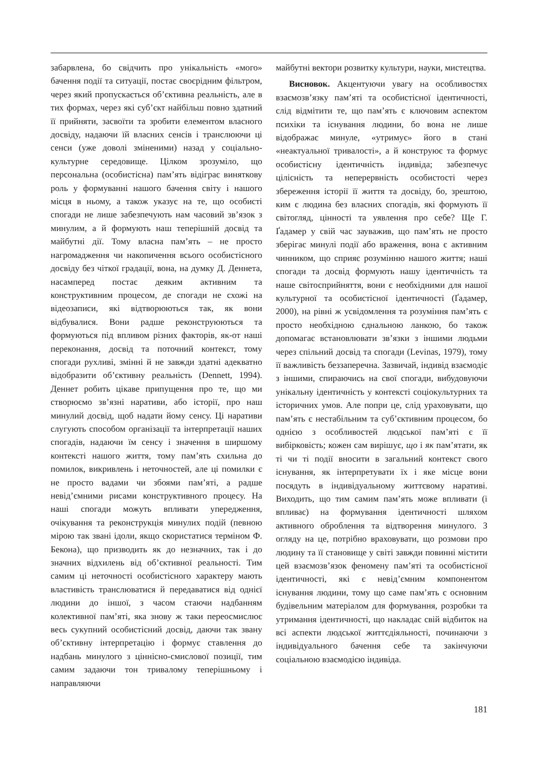забарвлена, бо свідчить про унікальність «мого» бачення події та ситуації, постає своєрідним фільтром, через який пропускається об’єктивна реальність, але в тих формах, через які суб’єкт найбільш повно здатний її прийняти, засвоїти та зробити елементом власного досвіду, надаючи їй власних сенсів і транслюючи ці сенси (уже доволі зміненими) назад у соціально-культурне середовище. Цілком зрозуміло, що персональна (особистісна) пам’ять відіграє винят­кову роль у формуванні нашого бачення світу і нашого місця в ньому, а також указує на те, що особисті спогади не лише забезпечують нам часовий зв’язок з минулим, а й формують наш теперішній досвід та майбутні дії. Тому власна пам’ять – не просто нагромадження чи накопичення всього особистісного досвіду без чіткої градації, вона, на думку Д. Деннета, насамперед постає деяким активним та конструктивним процесом, де спогади не схожі на відеозаписи, які відтворюються так, як вони відбувалися. Вони радше реконструюються та формуються під впливом різних факторів, як-от наші переконання, досвід та поточний контекст, тому спогади рухливі, змінні й не завжди здатні адекватно відобразити об’єктивну реальність (Dennett, 1994). Деннет робить цікаве припущення про те, що ми створюємо зв’язні наративи, або історії, про наш минулий досвід, щоб надати йому сенсу. Ці наративи слугують способом організації та інтерпретації наших спогадів, надаючи їм сенсу і значення в ширшому контексті нашого життя, тому пам’ять схильна до помилок, викривлень і неточностей, але ці помилки є не просто вадами чи збоями пам’яті, а радше невід’ємними рисами конструктивного процесу. На наші спогади можуть впливати упередження, очікування та реконструкція минулих подій (певною мірою так звані ідоли, якщо скористатися терміном Ф. Бекона), що призводить як до незначних, так і до значних відхилень від об’єктивної реальності. Тим самим ці неточності особистісного характеру мають властивість транслюватися й передаватися від однієї людини до іншої, з часом стаючи надбанням колективної пам’яті, яка знову ж таки переосмислює весь сукупний особистісний досвід, даючи так звану об’єктивну інтерпретацію і формує ставлення до надбань минулого з ціннісно-смислової позиції, тим самим задаючи тон тривалому теперішньому і направляючи
майбутні вектори розвитку культури, науки, мистецтва.
Висновок. Акцентуючи увагу на особливостях взаємозв’язку пам’яті та особистісної ідентичності, слід відмітити те, що пам’ять є ключовим аспектом психіки та існування людини, бо вона не лише відображає минуле, «утримує» його в стані «неактуальної тривалості», а й конструює та формує особистісну ідентичність індивіда; забезпечує цілісність та неперервність особистості через збереження історії її життя та досвіду, бо, зрештою, ким є людина без власних спогадів, які формують її світогляд, цінності та уявлення про себе? Ще Г. Ґадамер у свій час зауважив, що пам’ять не просто зберігає минулі події або враження, вона є активним чинником, що сприяє розумінню нашого життя; наші спогади та досвід формують нашу ідентичність та наше світосприйняття, вони є необхідними для нашої культурної та особистісної ідентичності (Ґадамер, 2000), на рівні ж усвідомлення та розуміння пам’ять є просто необхідною єднальною ланкою, бо також допомагає встановлювати зв’язки з іншими людьми через спільний досвід та спогади (Levinas, 1979), тому її важливість беззаперечна. Зазвичай, індивід взаємодіє з іншими, спираючись на свої спогади, вибудовуючи унікальну ідентичність у контексті соціокультурних та історичних умов. Але попри це, слід ураховувати, що пам’ять є нестабільним та суб’єктивним процесом, бо однією з особливостей людської пам’яті є її вибірковість; кожен сам вирішує, що і як пам’ятати, як ті чи ті події вносити в загальний контекст свого існування, як інтерпретувати їх і яке місце вони посядуть в індивідуальному життєвому наративі. Виходить, що тим самим пам’ять може впливати (і впливає) на формування ідентичності шляхом активного оброблення та відтворення минулого. З огляду на це, потрібно враховувати, що розмови про людину та її становище у світі завжди повинні містити цей взаємозв’язок феномену пам’яті та особистісної ідентичності, які є невід’ємним компонентом існування людини, тому що саме пам’ять є основним будівельним матеріалом для формування, розробки та утримання ідентичності, що накладає свій відбиток на всі аспекти людської життєдіяльності, починаючи з індивідуального бачення себе та закінчуючи соціальною взаємодією індивіда.
181